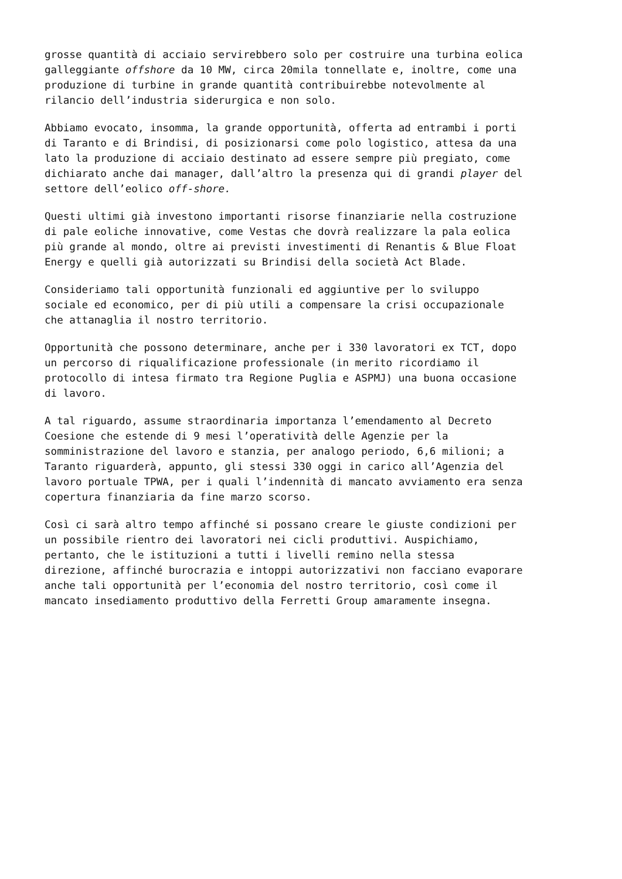grosse quantità di acciaio servirebbero solo per costruire una turbina eolica galleggiante offshore da 10 MW, circa 20mila tonnellate e, inoltre, come una produzione di turbine in grande quantità contribuirebbe notevolmente al rilancio dell’industria siderurgica e non solo.
Abbiamo evocato, insomma, la grande opportunità, offerta ad entrambi i porti di Taranto e di Brindisi, di posizionarsi come polo logistico, attesa da una lato la produzione di acciaio destinato ad essere sempre più pregiato, come dichiarato anche dai manager, dall’altro la presenza qui di grandi player del settore dell’eolico off-shore.
Questi ultimi già investono importanti risorse finanziarie nella costruzione di pale eoliche innovative, come Vestas che dovrà realizzare la pala eolica più grande al mondo, oltre ai previsti investimenti di Renantis & Blue Float Energy e quelli già autorizzati su Brindisi della società Act Blade.
Consideriamo tali opportunità funzionali ed aggiuntive per lo sviluppo sociale ed economico, per di più utili a compensare la crisi occupazionale che attanaglia il nostro territorio.
Opportunità che possono determinare, anche per i 330 lavoratori ex TCT, dopo un percorso di riqualificazione professionale (in merito ricordiamo il protocollo di intesa firmato tra Regione Puglia e ASPMJ) una buona occasione di lavoro.
A tal riguardo, assume straordinaria importanza l’emendamento al Decreto Coesione che estende di 9 mesi l’operatività delle Agenzie per la somministrazione del lavoro e stanzia, per analogo periodo, 6,6 milioni; a Taranto riguarderà, appunto, gli stessi 330 oggi in carico all’Agenzia del lavoro portuale TPWA, per i quali l’indennità di mancato avviamento era senza copertura finanziaria da fine marzo scorso.
Così ci sarà altro tempo affinché si possano creare le giuste condizioni per un possibile rientro dei lavoratori nei cicli produttivi. Auspichiamo, pertanto, che le istituzioni a tutti i livelli remino nella stessa direzione, affinché burocrazia e intoppi autorizzativi non facciano evaporare anche tali opportunità per l’economia del nostro territorio, così come il mancato insediamento produttivo della Ferretti Group amaramente insegna.